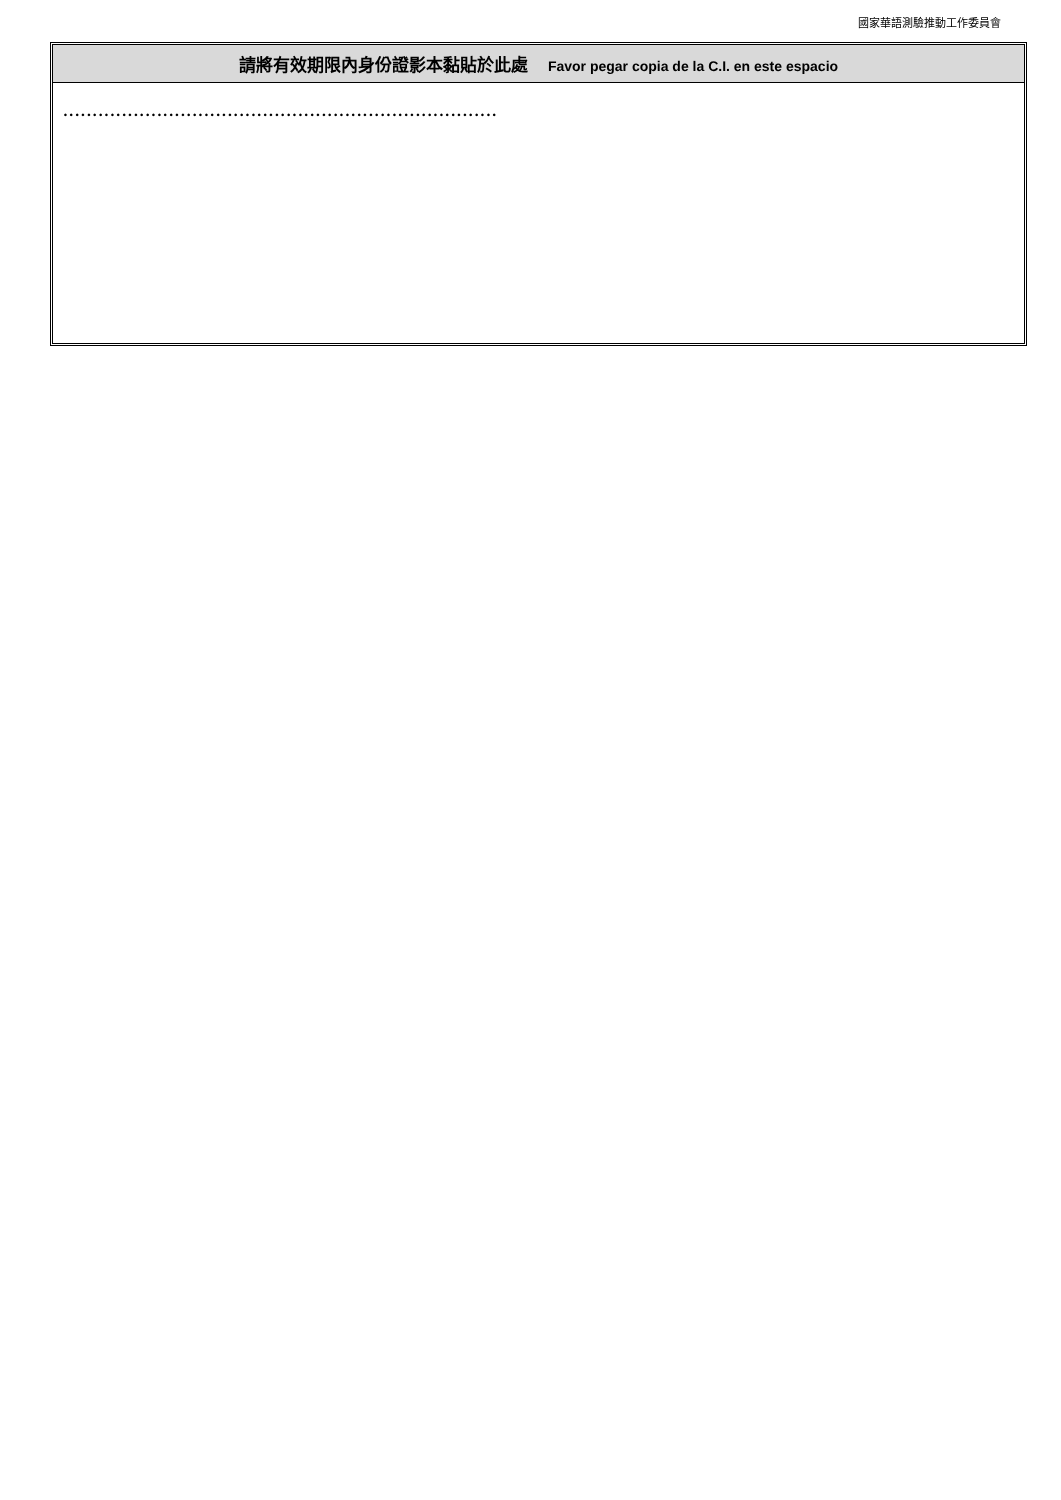國家華語測驗推動工作委員會
請將有效期限內身份證影本黏貼於此處 Favor pegar copia de la C.I. en este espacio
..........................................................................